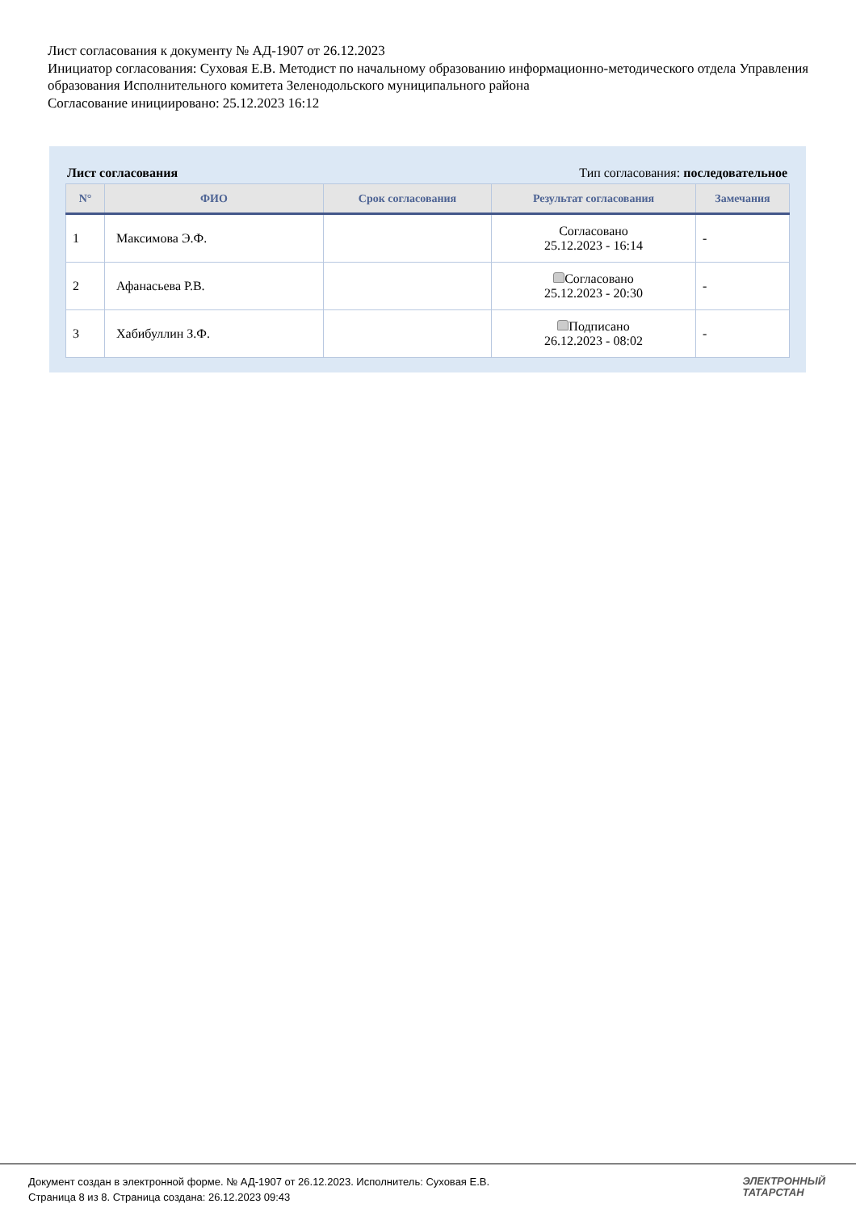Лист согласования к документу № АД-1907 от 26.12.2023
Инициатор согласования: Суховая Е.В. Методист по начальному образованию информационно-методического отдела Управления образования Исполнительного комитета Зеленодольского муниципального района
Согласование инициировано: 25.12.2023 16:12
Лист согласования Тип согласования: последовательное
| N° | ФИО | Срок согласования | Результат согласования | Замечания |
| --- | --- | --- | --- | --- |
| 1 | Максимова Э.Ф. | | Согласовано 25.12.2023 - 16:14 | - |
| 2 | Афанасьева Р.В. | | Согласовано 25.12.2023 - 20:30 | - |
| 3 | Хабибуллин З.Ф. | | Подписано 26.12.2023 - 08:02 | - |
Документ создан в электронной форме. № АД-1907 от 26.12.2023. Исполнитель: Суховая Е.В.
Страница 8 из 8. Страница создана: 26.12.2023 09:43
ЭЛЕКТРОННЫЙ
ТАТАРСТАН